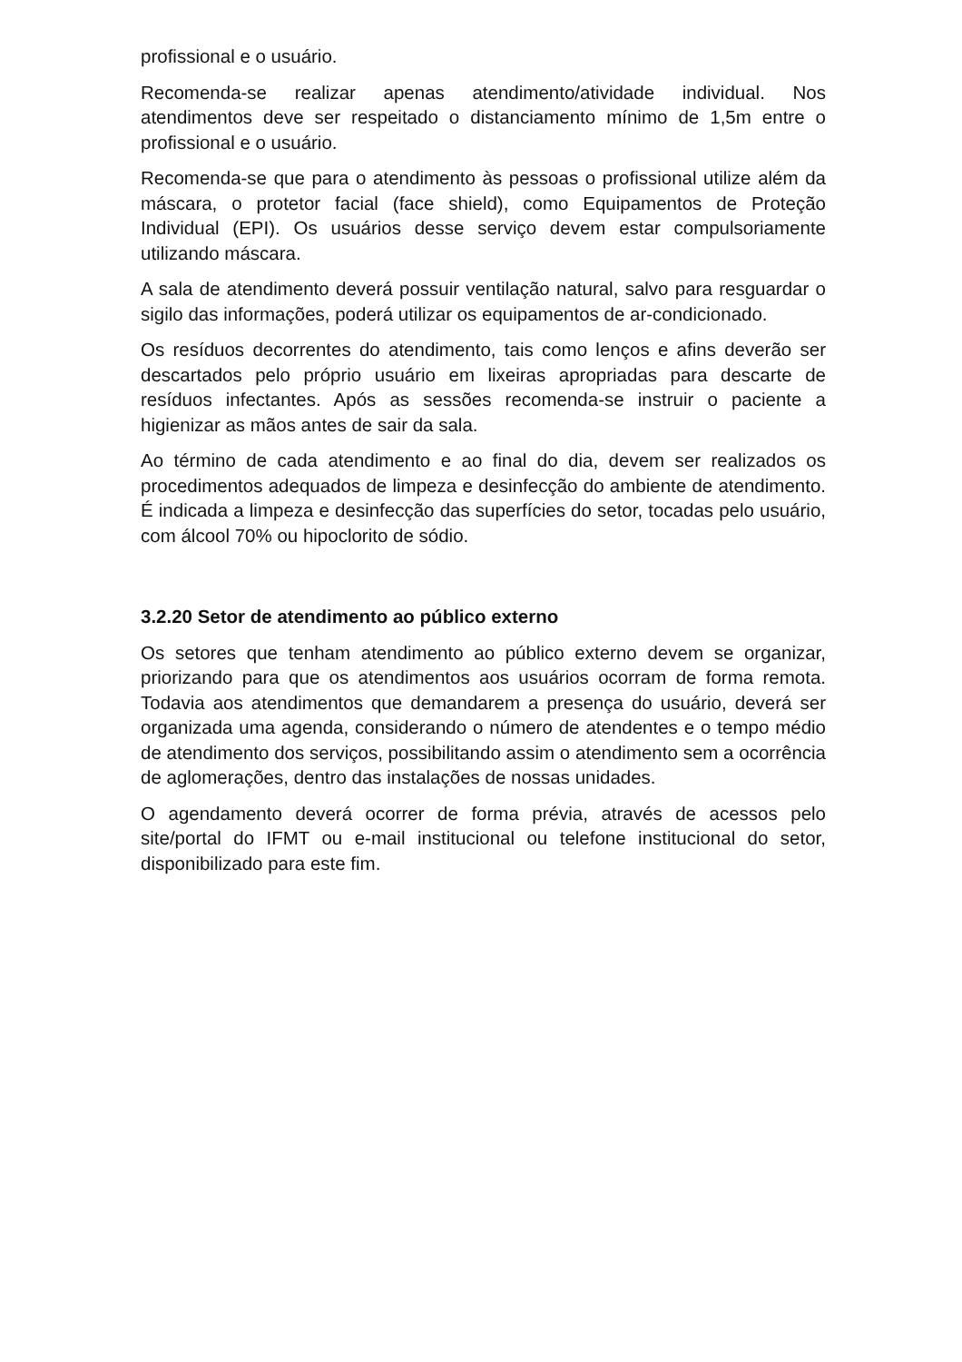profissional e o usuário.
Recomenda-se realizar apenas atendimento/atividade individual. Nos atendimentos deve ser respeitado o distanciamento mínimo de 1,5m entre o profissional e o usuário.
Recomenda-se que para o atendimento às pessoas o profissional utilize além da máscara, o protetor facial (face shield), como Equipamentos de Proteção Individual (EPI). Os usuários desse serviço devem estar compulsoriamente utilizando máscara.
A sala de atendimento deverá possuir ventilação natural, salvo para resguardar o sigilo das informações, poderá utilizar os equipamentos de ar-condicionado.
Os resíduos decorrentes do atendimento, tais como lenços e afins deverão ser descartados pelo próprio usuário em lixeiras apropriadas para descarte de resíduos infectantes. Após as sessões recomenda-se instruir o paciente a higienizar as mãos antes de sair da sala.
Ao término de cada atendimento e ao final do dia, devem ser realizados os procedimentos adequados de limpeza e desinfecção do ambiente de atendimento. É indicada a limpeza e desinfecção das superfícies do setor, tocadas pelo usuário, com álcool 70% ou hipoclorito de sódio.
3.2.20 Setor de atendimento ao público externo
Os setores que tenham atendimento ao público externo devem se organizar, priorizando para que os atendimentos aos usuários ocorram de forma remota. Todavia aos atendimentos que demandarem a presença do usuário, deverá ser organizada uma agenda, considerando o número de atendentes e o tempo médio de atendimento dos serviços, possibilitando assim o atendimento sem a ocorrência de aglomerações, dentro das instalações de nossas unidades.
O agendamento deverá ocorrer de forma prévia, através de acessos pelo site/portal do IFMT ou e-mail institucional ou telefone institucional do setor, disponibilizado para este fim.